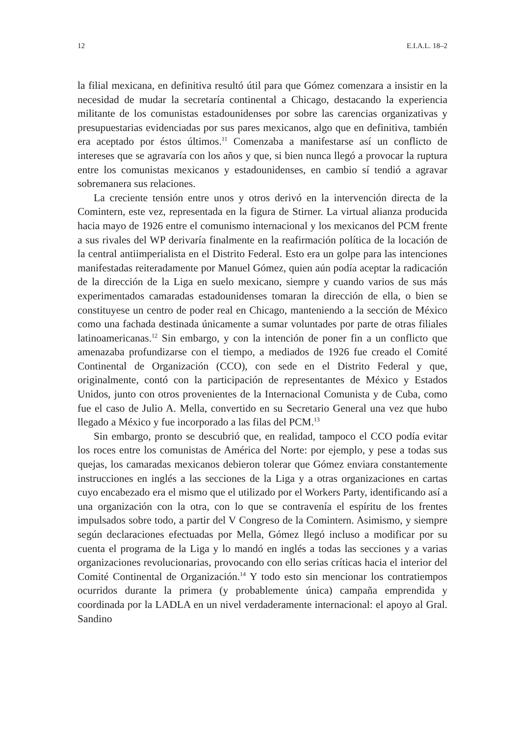12 E.I.A.L. 18–2
la filial mexicana, en definitiva resultó útil para que Gómez comenzara a insistir en la necesidad de mudar la secretaría continental a Chicago, destacando la experiencia militante de los comunistas estadounidenses por sobre las carencias organizativas y presupuestarias evidenciadas por sus pares mexicanos, algo que en definitiva, también era aceptado por éstos últimos.<sup>11</sup> Comenzaba a manifestarse así un conflicto de intereses que se agravaría con los años y que, si bien nunca llegó a provocar la ruptura entre los comunistas mexicanos y estadounidenses, en cambio sí tendió a agravar sobremanera sus relaciones.
La creciente tensión entre unos y otros derivó en la intervención directa de la Comintern, este vez, representada en la figura de Stirner. La virtual alianza producida hacia mayo de 1926 entre el comunismo internacional y los mexicanos del PCM frente a sus rivales del WP derivaría finalmente en la reafirmación política de la locación de la central antiimperialista en el Distrito Federal. Esto era un golpe para las intenciones manifestadas reiteradamente por Manuel Gómez, quien aún podía aceptar la radicación de la dirección de la Liga en suelo mexicano, siempre y cuando varios de sus más experimentados camaradas estadounidenses tomaran la dirección de ella, o bien se constituyese un centro de poder real en Chicago, manteniendo a la sección de México como una fachada destinada únicamente a sumar voluntades por parte de otras filiales latinoamericanas.<sup>12</sup> Sin embargo, y con la intención de poner fin a un conflicto que amenazaba profundizarse con el tiempo, a mediados de 1926 fue creado el Comité Continental de Organización (CCO), con sede en el Distrito Federal y que, originalmente, contó con la participación de representantes de México y Estados Unidos, junto con otros provenientes de la Internacional Comunista y de Cuba, como fue el caso de Julio A. Mella, convertido en su Secretario General una vez que hubo llegado a México y fue incorporado a las filas del PCM.<sup>13</sup>
Sin embargo, pronto se descubrió que, en realidad, tampoco el CCO podía evitar los roces entre los comunistas de América del Norte: por ejemplo, y pese a todas sus quejas, los camaradas mexicanos debieron tolerar que Gómez enviara constantemente instrucciones en inglés a las secciones de la Liga y a otras organizaciones en cartas cuyo encabezado era el mismo que el utilizado por el Workers Party, identificando así a una organización con la otra, con lo que se contravenía el espíritu de los frentes impulsados sobre todo, a partir del V Congreso de la Comintern. Asimismo, y siempre según declaraciones efectuadas por Mella, Gómez llegó incluso a modificar por su cuenta el programa de la Liga y lo mandó en inglés a todas las secciones y a varias organizaciones revolucionarias, provocando con ello serias críticas hacia el interior del Comité Continental de Organización.<sup>14</sup> Y todo esto sin mencionar los contratiempos ocurridos durante la primera (y probablemente única) campaña emprendida y coordinada por la LADLA en un nivel verdaderamente internacional: el apoyo al Gral. Sandino